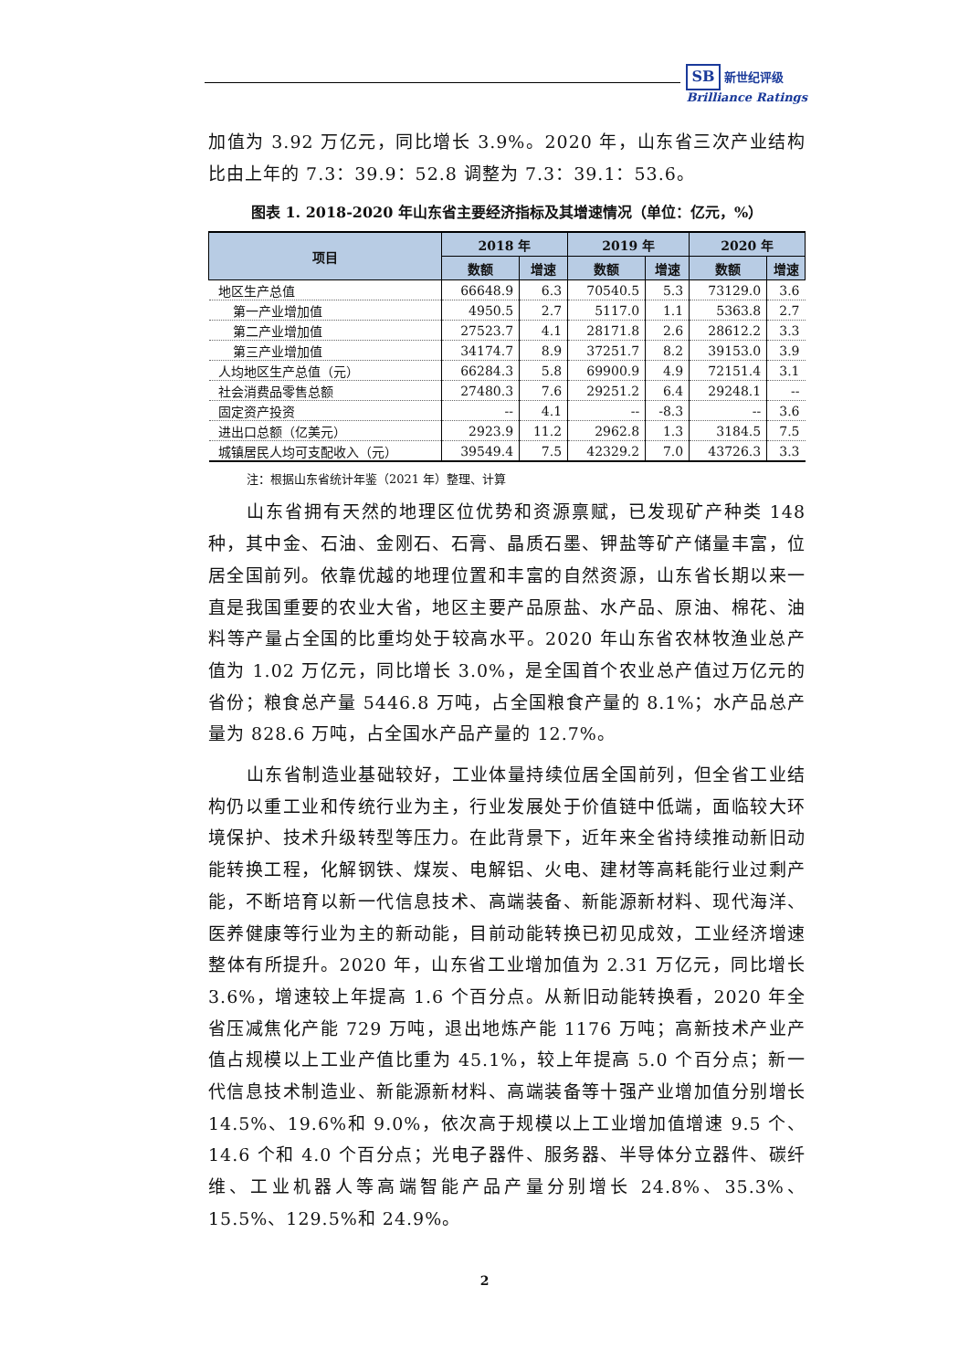SB 新世纪评级
Brilliance Ratings
加值为 3.92 万亿元，同比增长 3.9%。2020 年，山东省三次产业结构比由上年的 7.3：39.9：52.8 调整为 7.3：39.1：53.6。
图表 1. 2018-2020 年山东省主要经济指标及其增速情况（单位：亿元，%）
| 项目 | 2018 年 | | 2019 年 | | 2020 年 | |
| --- | --- | --- | --- | --- | --- | --- |
| | 数额 | 增速 | 数额 | 增速 | 数额 | 增速 |
| 地区生产总值 | 66648.9 | 6.3 | 70540.5 | 5.3 | 73129.0 | 3.6 |
| 第一产业增加值 | 4950.5 | 2.7 | 5117.0 | 1.1 | 5363.8 | 2.7 |
| 第二产业增加值 | 27523.7 | 4.1 | 28171.8 | 2.6 | 28612.2 | 3.3 |
| 第三产业增加值 | 34174.7 | 8.9 | 37251.7 | 8.2 | 39153.0 | 3.9 |
| 人均地区生产总值（元） | 66284.3 | 5.8 | 69900.9 | 4.9 | 72151.4 | 3.1 |
| 社会消费品零售总额 | 27480.3 | 7.6 | 29251.2 | 6.4 | 29248.1 | -- |
| 固定资产投资 | -- | 4.1 | -- | -8.3 | -- | 3.6 |
| 进出口总额（亿美元） | 2923.9 | 11.2 | 2962.8 | 1.3 | 3184.5 | 7.5 |
| 城镇居民人均可支配收入（元） | 39549.4 | 7.5 | 42329.2 | 7.0 | 43726.3 | 3.3 |
注：根据山东省统计年鉴（2021 年）整理、计算
山东省拥有天然的地理区位优势和资源禀赋，已发现矿产种类 148 种，其中金、石油、金刚石、石膏、晶质石墨、钾盐等矿产储量丰富，位居全国前列。依靠优越的地理位置和丰富的自然资源，山东省长期以来一直是我国重要的农业大省，地区主要产品原盐、水产品、原油、棉花、油料等产量占全国的比重均处于较高水平。2020 年山东省农林牧渔业总产值为 1.02 万亿元，同比增长 3.0%，是全国首个农业总产值过万亿元的省份；粮食总产量 5446.8 万吨，占全国粮食产量的 8.1%；水产品总产量为 828.6 万吨，占全国水产品产量的 12.7%。
山东省制造业基础较好，工业体量持续位居全国前列，但全省工业结构仍以重工业和传统行业为主，行业发展处于价值链中低端，面临较大环境保护、技术升级转型等压力。在此背景下，近年来全省持续推动新旧动能转换工程，化解钢铁、煤炭、电解铝、火电、建材等高耗能行业过剩产能，不断培育以新一代信息技术、高端装备、新能源新材料、现代海洋、医养健康等行业为主的新动能，目前动能转换已初见成效，工业经济增速整体有所提升。2020 年，山东省工业增加值为 2.31 万亿元，同比增长 3.6%，增速较上年提高 1.6 个百分点。从新旧动能转换看，2020 年全省压减焦化产能 729 万吨，退出地炼产能 1176 万吨；高新技术产业产值占规模以上工业产值比重为 45.1%，较上年提高 5.0 个百分点；新一代信息技术制造业、新能源新材料、高端装备等十强产业增加值分别增长 14.5%、19.6%和 9.0%，依次高于规模以上工业增加值增速 9.5 个、14.6 个和 4.0 个百分点；光电子器件、服务器、半导体分立器件、碳纤维、工业机器人等高端智能产品产量分别增长 24.8%、35.3%、15.5%、129.5%和 24.9%。
2